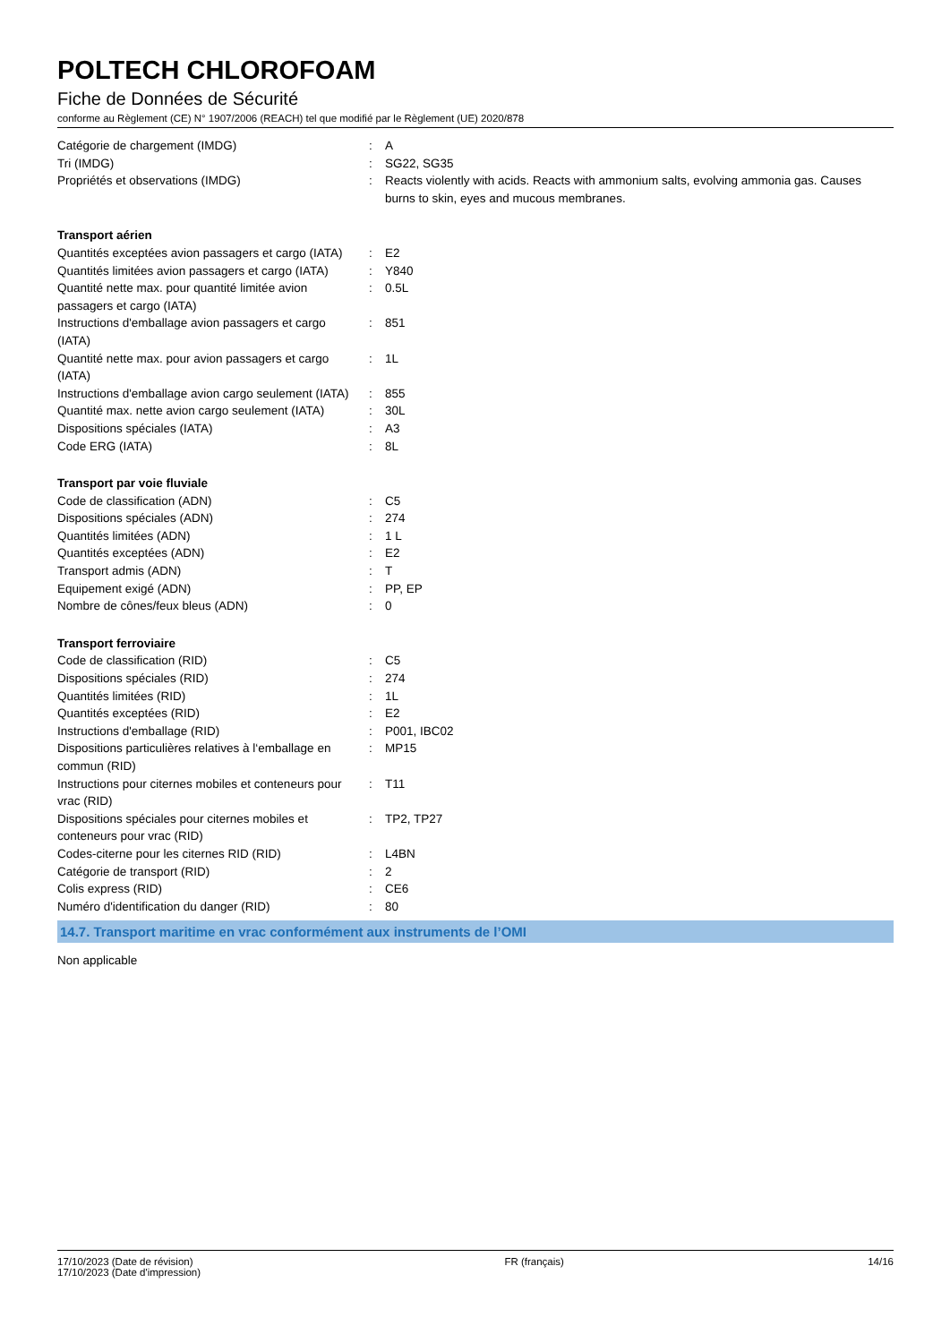POLTECH CHLOROFOAM
Fiche de Données de Sécurité
conforme au Règlement (CE) N° 1907/2006 (REACH) tel que modifié par le Règlement (UE) 2020/878
| Catégorie de chargement (IMDG) | : | A |
| Tri (IMDG) | : | SG22, SG35 |
| Propriétés et observations (IMDG) | : | Reacts violently with acids. Reacts with ammonium salts, evolving ammonia gas. Causes burns to skin, eyes and mucous membranes. |
| Transport aérien | | |
| Quantités exceptées avion passagers et cargo (IATA) | : | E2 |
| Quantités limitées avion passagers et cargo (IATA) | : | Y840 |
| Quantité nette max. pour quantité limitée avion passagers et cargo (IATA) | : | 0.5L |
| Instructions d'emballage avion passagers et cargo (IATA) | : | 851 |
| Quantité nette max. pour avion passagers et cargo (IATA) | : | 1L |
| Instructions d'emballage avion cargo seulement (IATA) | : | 855 |
| Quantité max. nette avion cargo seulement (IATA) | : | 30L |
| Dispositions spéciales (IATA) | : | A3 |
| Code ERG (IATA) | : | 8L |
| Transport par voie fluviale | | |
| Code de classification (ADN) | : | C5 |
| Dispositions spéciales (ADN) | : | 274 |
| Quantités limitées (ADN) | : | 1 L |
| Quantités exceptées (ADN) | : | E2 |
| Transport admis (ADN) | : | T |
| Equipement exigé (ADN) | : | PP, EP |
| Nombre de cônes/feux bleus (ADN) | : | 0 |
| Transport ferroviaire | | |
| Code de classification (RID) | : | C5 |
| Dispositions spéciales (RID) | : | 274 |
| Quantités limitées (RID) | : | 1L |
| Quantités exceptées (RID) | : | E2 |
| Instructions d'emballage (RID) | : | P001, IBC02 |
| Dispositions particulières relatives à l‘emballage en commun (RID) | : | MP15 |
| Instructions pour citernes mobiles et conteneurs pour vrac (RID) | : | T11 |
| Dispositions spéciales pour citernes mobiles et conteneurs pour vrac (RID) | : | TP2, TP27 |
| Codes-citerne pour les citernes RID (RID) | : | L4BN |
| Catégorie de transport (RID) | : | 2 |
| Colis express (RID) | : | CE6 |
| Numéro d'identification du danger (RID) | : | 80 |
14.7. Transport maritime en vrac conformément aux instruments de l’OMI
Non applicable
17/10/2023 (Date de révision)
17/10/2023 (Date d'impression)
FR (français) 14/16